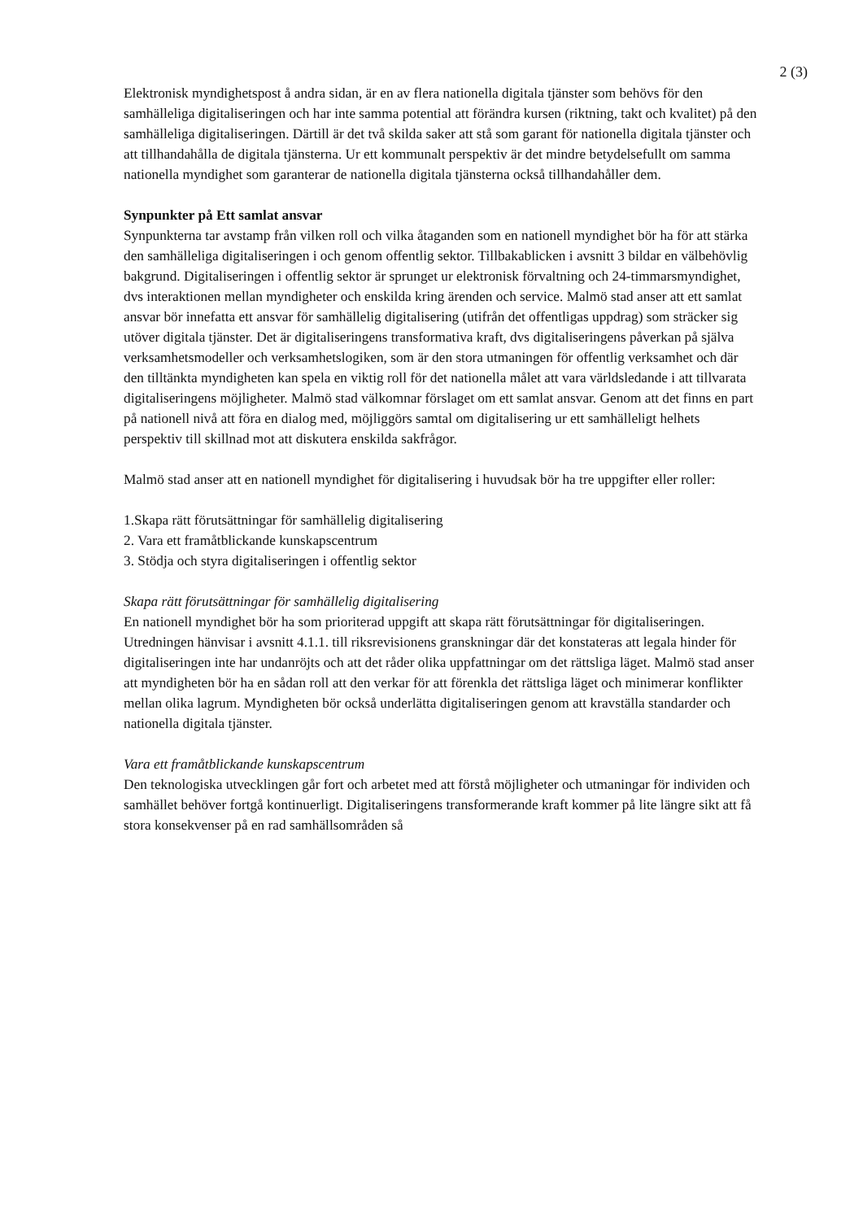2 (3)
Elektronisk myndighetspost å andra sidan, är en av flera nationella digitala tjänster som behövs för den samhälleliga digitaliseringen och har inte samma potential att förändra kursen (riktning, takt och kvalitet) på den samhälleliga digitaliseringen. Därtill är det två skilda saker att stå som garant för nationella digitala tjänster och att tillhandahålla de digitala tjänsterna. Ur ett kommunalt perspektiv är det mindre betydelsefullt om samma nationella myndighet som garanterar de nationella digitala tjänsterna också tillhandahåller dem.
Synpunkter på Ett samlat ansvar
Synpunkterna tar avstamp från vilken roll och vilka åtaganden som en nationell myndighet bör ha för att stärka den samhälleliga digitaliseringen i och genom offentlig sektor. Tillbakablicken i avsnitt 3 bildar en välbehövlig bakgrund. Digitaliseringen i offentlig sektor är sprunget ur elektronisk förvaltning och 24-timmarsmyndighet, dvs interaktionen mellan myndigheter och enskilda kring ärenden och service. Malmö stad anser att ett samlat ansvar bör innefatta ett ansvar för samhällelig digitalisering (utifrån det offentligas uppdrag) som sträcker sig utöver digitala tjänster. Det är digitaliseringens transformativa kraft, dvs digitaliseringens påverkan på själva verksamhetsmodeller och verksamhetslogiken, som är den stora utmaningen för offentlig verksamhet och där den tilltänkta myndigheten kan spela en viktig roll för det nationella målet att vara världsledande i att tillvarata digitaliseringens möjligheter. Malmö stad välkomnar förslaget om ett samlat ansvar. Genom att det finns en part på nationell nivå att föra en dialog med, möjliggörs samtal om digitalisering ur ett samhälleligt helhets perspektiv till skillnad mot att diskutera enskilda sakfrågor.
Malmö stad anser att en nationell myndighet för digitalisering i huvudsak bör ha tre uppgifter eller roller:
1.Skapa rätt förutsättningar för samhällelig digitalisering
2. Vara ett framåtblickande kunskapscentrum
3. Stödja och styra digitaliseringen i offentlig sektor
Skapa rätt förutsättningar för samhällelig digitalisering
En nationell myndighet bör ha som prioriterad uppgift att skapa rätt förutsättningar för digitaliseringen. Utredningen hänvisar i avsnitt 4.1.1. till riksrevisionens granskningar där det konstateras att legala hinder för digitaliseringen inte har undanröjts och att det råder olika uppfattningar om det rättsliga läget. Malmö stad anser att myndigheten bör ha en sådan roll att den verkar för att förenkla det rättsliga läget och minimerar konflikter mellan olika lagrum. Myndigheten bör också underlätta digitaliseringen genom att kravställa standarder och nationella digitala tjänster.
Vara ett framåtblickande kunskapscentrum
Den teknologiska utvecklingen går fort och arbetet med att förstå möjligheter och utmaningar för individen och samhället behöver fortgå kontinuerligt. Digitaliseringens transformerande kraft kommer på lite längre sikt att få stora konsekvenser på en rad samhällsområden så